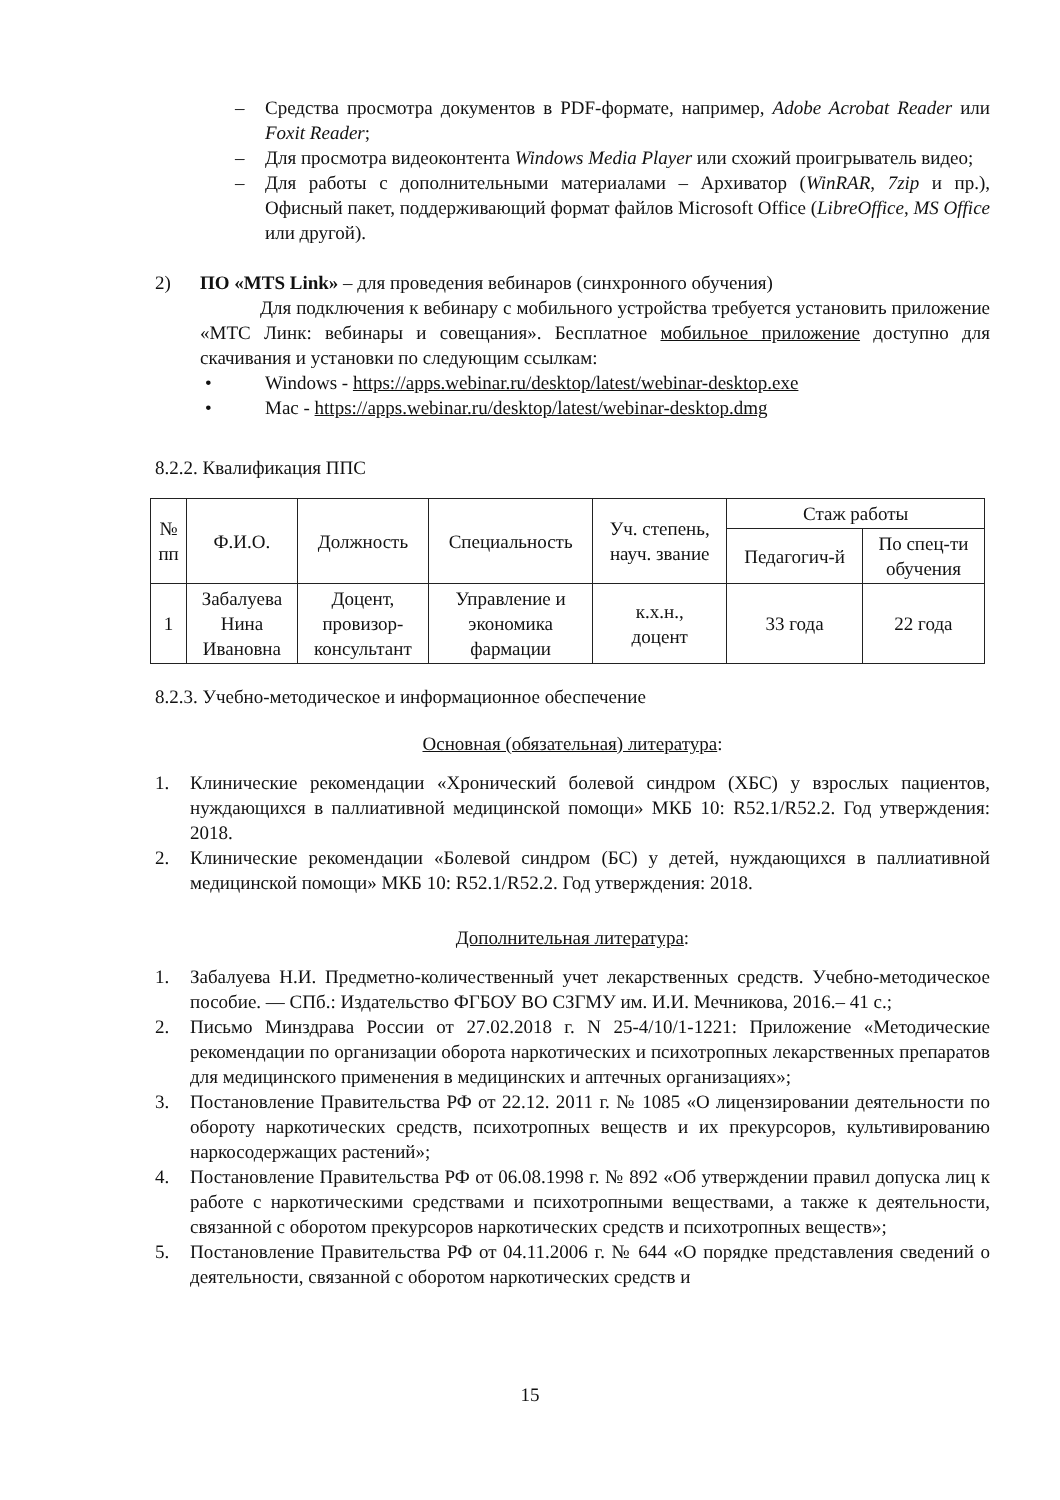– Средства просмотра документов в PDF-формате, например, Adobe Acrobat Reader или Foxit Reader;
– Для просмотра видеоконтента Windows Media Player или схожий проигрыватель видео;
– Для работы с дополнительными материалами – Архиватор (WinRAR, 7zip и пр.), Офисный пакет, поддерживающий формат файлов Microsoft Office (LibreOffice, MS Office или другой).
2) ПО «MTS Link» – для проведения вебинаров (синхронного обучения)
Для подключения к вебинару с мобильного устройства требуется установить приложение «МТС Линк: вебинары и совещания». Бесплатное мобильное приложение доступно для скачивания и установки по следующим ссылкам:
• Windows - https://apps.webinar.ru/desktop/latest/webinar-desktop.exe
• Mac - https://apps.webinar.ru/desktop/latest/webinar-desktop.dmg
8.2.2. Квалификация ППС
| № пп | Ф.И.О. | Должность | Специальность | Уч. степень, науч. звание | Стаж работы | |
| --- | --- | --- | --- | --- | --- | --- |
| | | | | | Педагогич-й | По спец-ти обучения |
| 1 | Забалуева Нина Ивановна | Доцент, провизор- консультант | Управление и экономика фармации | к.х.н., доцент | 33 года | 22 года |
8.2.3. Учебно-методическое и информационное обеспечение
Основная (обязательная) литература:
1. Клинические рекомендации «Хронический болевой синдром (ХБС) у взрослых пациентов, нуждающихся в паллиативной медицинской помощи» МКБ 10: R52.1/R52.2. Год утверждения: 2018.
2. Клинические рекомендации «Болевой синдром (БС) у детей, нуждающихся в паллиативной медицинской помощи» МКБ 10: R52.1/R52.2. Год утверждения: 2018.
Дополнительная литература:
1. Забалуева Н.И. Предметно-количественный учет лекарственных средств. Учебно-методическое пособие. — СПб.: Издательство ФГБОУ ВО СЗГМУ им. И.И. Мечникова, 2016.– 41 с.;
2. Письмо Минздрава России от 27.02.2018 г. N 25-4/10/1-1221: Приложение «Методические рекомендации по организации оборота наркотических и психотропных лекарственных препаратов для медицинского применения в медицинских и аптечных организациях»;
3. Постановление Правительства РФ от 22.12. 2011 г. № 1085 «О лицензировании деятельности по обороту наркотических средств, психотропных веществ и их прекурсоров, культивированию наркосодержащих растений»;
4. Постановление Правительства РФ от 06.08.1998 г. № 892 «Об утверждении правил допуска лиц к работе с наркотическими средствами и психотропными веществами, а также к деятельности, связанной с оборотом прекурсоров наркотических средств и психотропных веществ»;
5. Постановление Правительства РФ от 04.11.2006 г. № 644 «О порядке представления сведений о деятельности, связанной с оборотом наркотических средств и
15